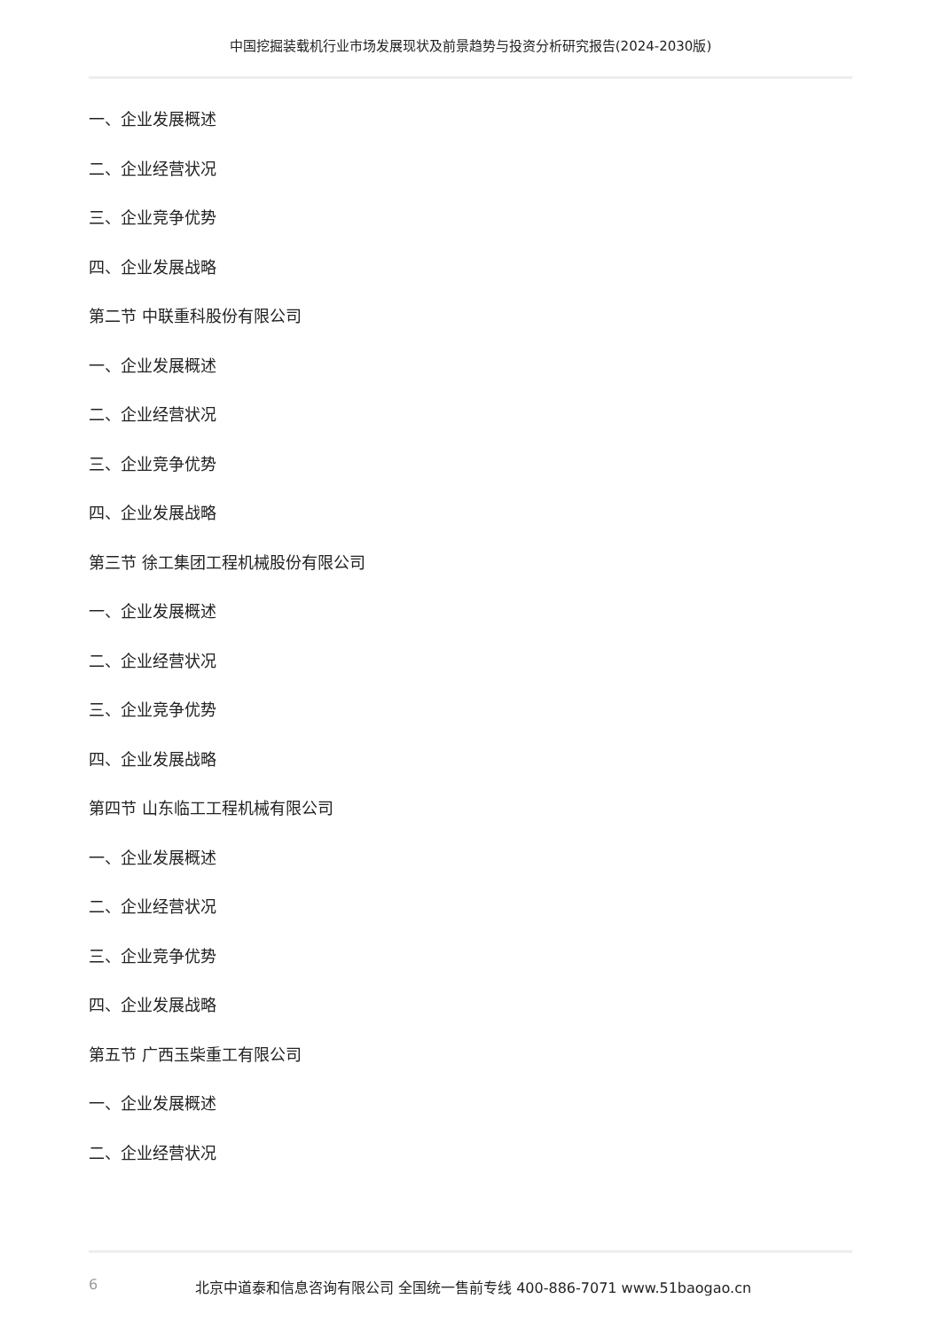中国挖掘装载机行业市场发展现状及前景趋势与投资分析研究报告(2024-2030版)
一、企业发展概述
二、企业经营状况
三、企业竞争优势
四、企业发展战略
第二节 中联重科股份有限公司
一、企业发展概述
二、企业经营状况
三、企业竞争优势
四、企业发展战略
第三节 徐工集团工程机械股份有限公司
一、企业发展概述
二、企业经营状况
三、企业竞争优势
四、企业发展战略
第四节 山东临工工程机械有限公司
一、企业发展概述
二、企业经营状况
三、企业竞争优势
四、企业发展战略
第五节 广西玉柴重工有限公司
一、企业发展概述
二、企业经营状况
6 北京中道泰和信息咨询有限公司 全国统一售前专线 400-886-7071 www.51baogao.cn